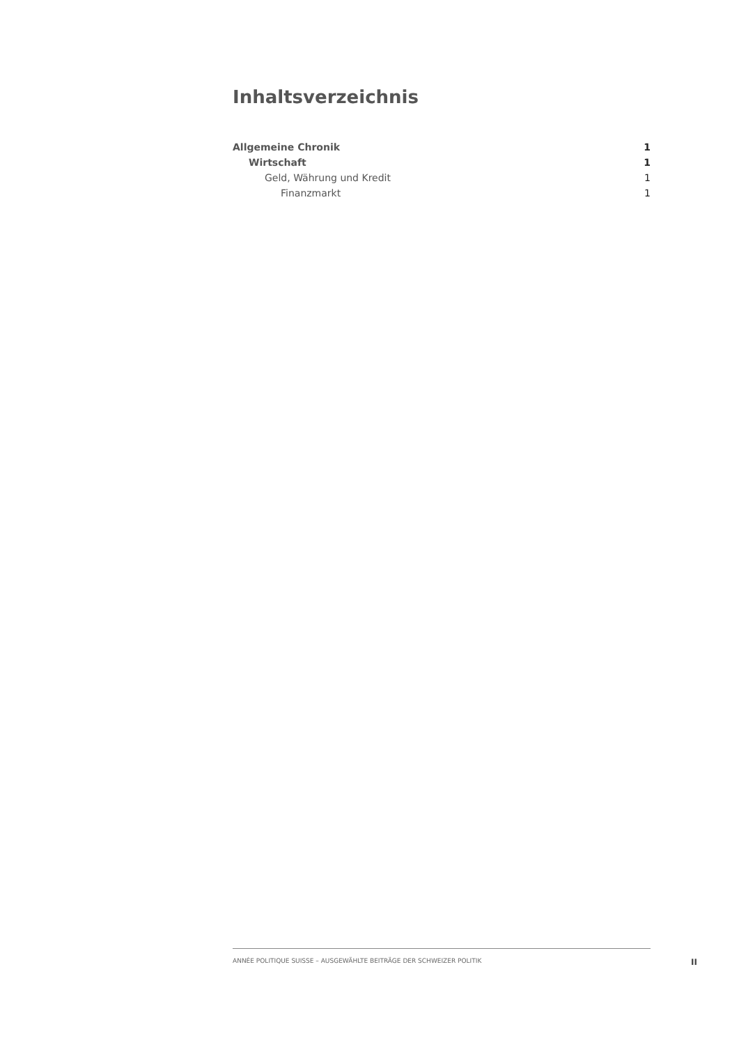Inhaltsverzeichnis
Allgemeine Chronik 1
Wirtschaft 1
Geld, Währung und Kredit 1
Finanzmarkt 1
ANNÉE POLITIQUE SUISSE – AUSGEWÄHLTE BEITRÄGE DER SCHWEIZER POLITIK
II